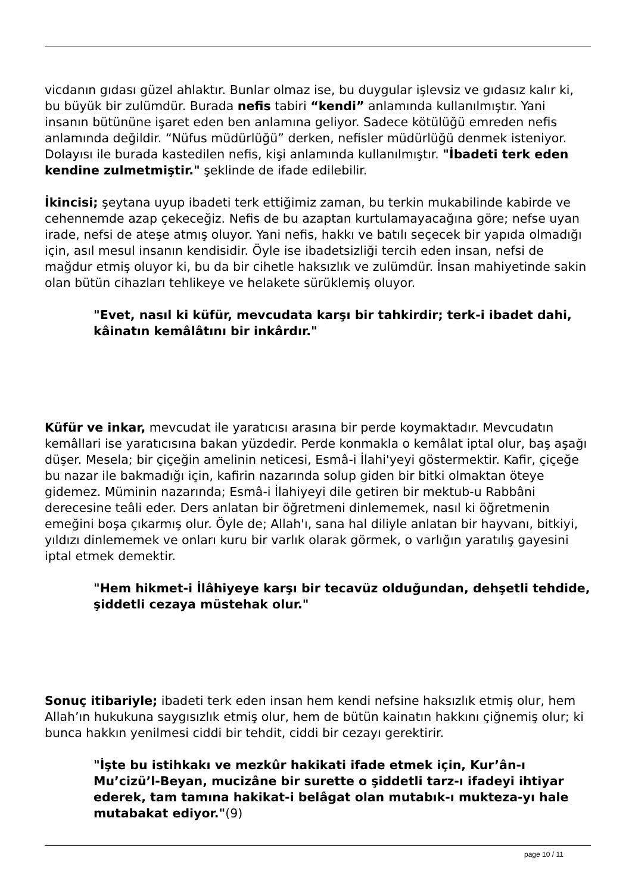vicdanın gıdası güzel ahlaktır. Bunlar olmaz ise, bu duygular işlevsiz ve gıdasız kalır ki, bu büyük bir zulümdür. Burada nefis tabiri “kendi” anlamında kullanılmıştır. Yani insanın bütününe işaret eden ben anlamına geliyor. Sadece kötülüğü emreden nefis anlamında değildir. “Nüfus müdürlüğü” derken, nefisler müdürlüğü denmek isteniyor. Dolayısı ile burada kastedilen nefis, kişi anlamında kullanılmıştır. "İbadeti terk eden kendine zulmetmiştir." şeklinde de ifade edilebilir.
İkincisi; şeytana uyup ibadeti terk ettiğimiz zaman, bu terkin mukabilinde kabirde ve cehennemde azap çekeceğiz. Nefis de bu azaptan kurtulamayacağına göre; nefse uyan irade, nefsi de ateşe atmış oluyor. Yani nefis, hakkı ve batılı seçecek bir yapıda olmadığı için, asıl mesul insanın kendisidir. Öyle ise ibadetsizliği tercih eden insan, nefsi de mağdur etmiş oluyor ki, bu da bir cihetle haksızlık ve zulümdür. İnsan mahiyetinde sakin olan bütün cihazları tehlikeye ve helakete sürüklemiş oluyor.
"Evet, nasıl ki küfür, mevcudata karşı bir tahkirdir; terk-i ibadet dahi, kâinatın kemâlâtını bir inkârdır."
Küfür ve inkar, mevcudat ile yaratıcısı arasına bir perde koymaktadır. Mevcudatın kemâllari ise yaratıcısına bakan yüzdedir. Perde konmakla o kemâlat iptal olur, baş aşağı düşer. Mesela; bir çiçeğin amelinin neticesi, Esmâ-i İlahi'yeyi göstermektir. Kafir, çiçeğe bu nazar ile bakmadığı için, kafirin nazarında solup giden bir bitki olmaktan öteye gidemez. Müminin nazarında; Esmâ-i İlahiyeyi dile getiren bir mektub-u Rabbâni derecesine teâli eder. Ders anlatan bir öğretmeni dinlememek, nasıl ki öğretmenin emeğini boşa çıkarmış olur. Öyle de; Allah'ı, sana hal diliyle anlatan bir hayvanı, bitkiyi, yıldızı dinlememek ve onları kuru bir varlık olarak görmek, o varlığın yaratılış gayesini iptal etmek demektir.
"Hem hikmet-i İlâhiyeye karşı bir tecavüz olduğundan, dehşetli tehdide, şiddetli cezaya müstehak olur."
Sonuç itibariyle; ibadeti terk eden insan hem kendi nefsine haksızlık etmiş olur, hem Allah’ın hukukuna saygısızlık etmiş olur, hem de bütün kainatın hakkını çiğnemiş olur; ki bunca hakkın yenilmesi ciddi bir tehdit, ciddi bir cezayı gerektirir.
"İşte bu istihkakı ve mezkûr hakikati ifade etmek için, Kur’ân-ı Mu’cizü’l-Beyan, mucizâne bir surette o şiddetli tarz-ı ifadeyi ihtiyar ederek, tam tamına hakikat-i belâgat olan mutabık-ı mukteza-yı hale mutabakat ediyor."(9)
page 10 / 11